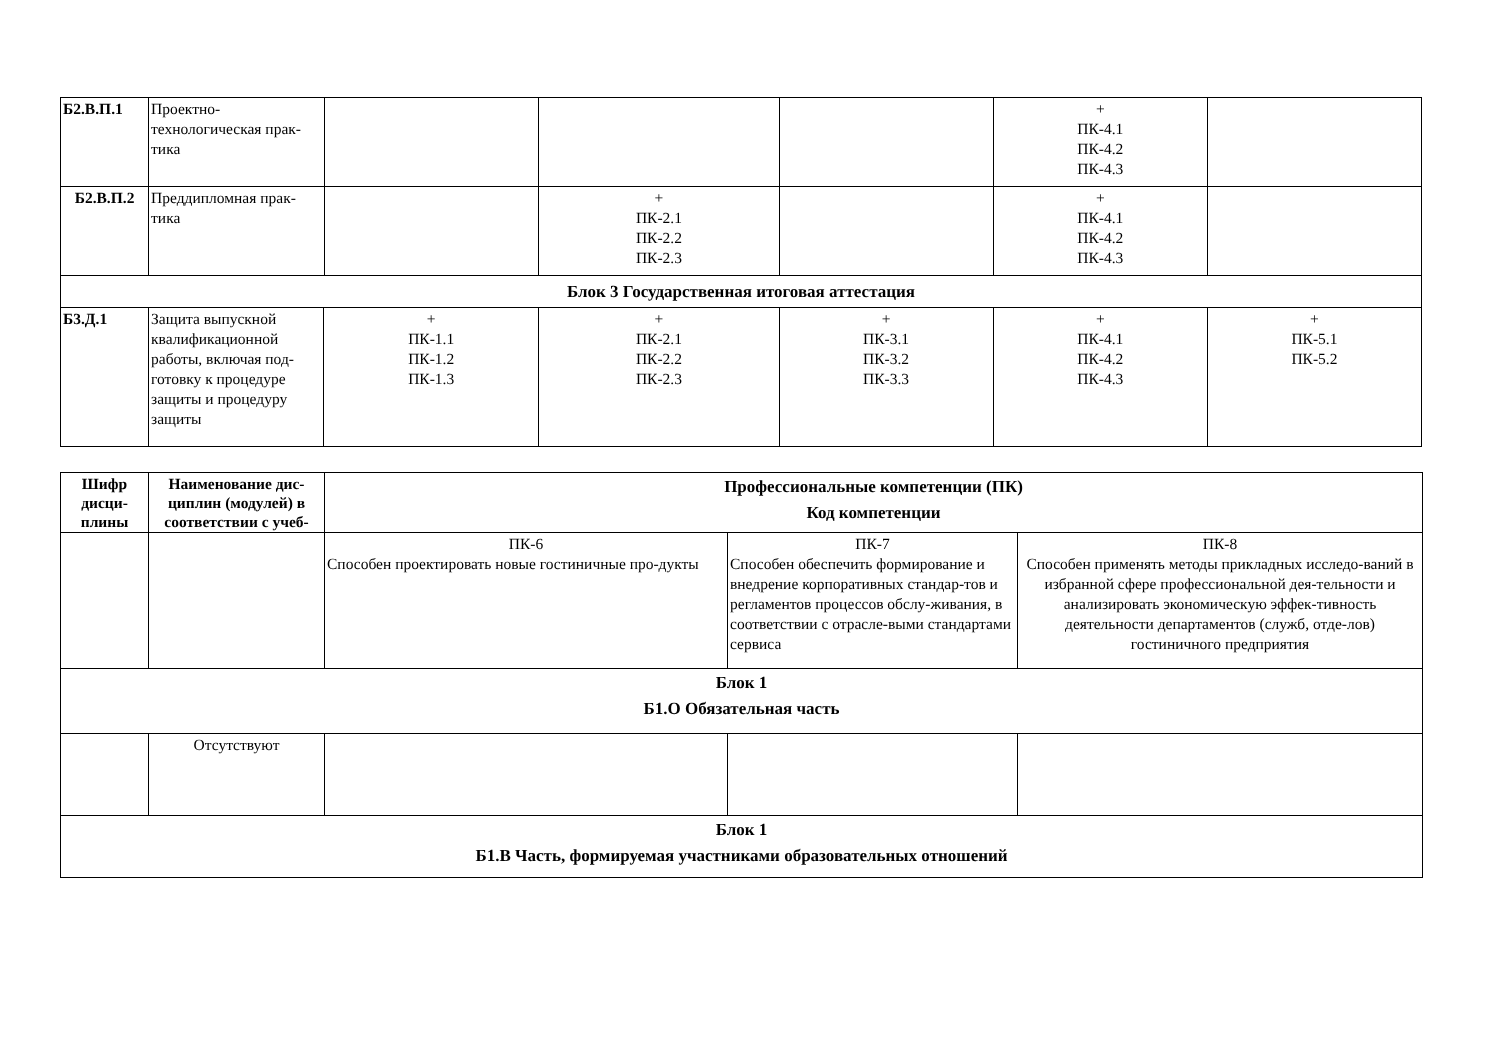| Б2.В.П.1 | Проектно-технологическая прак-тика | | | | + ПК-4.1 ПК-4.2 ПК-4.3 | |
| Б2.В.П.2 | Преддипломная прак-тика | | + ПК-2.1 ПК-2.2 ПК-2.3 | | + ПК-4.1 ПК-4.2 ПК-4.3 | |
| Блок 3 Государственная итоговая аттестация | | | | | | |
| Б3.Д.1 | / Защита выпускной квалификационной работы, включая под-готовку к процедуре защиты и процедуру защиты / + ПК-1.1 ПК-1.2 ПК-1.3 / | | + ПК-2.1 ПК-2.2 ПК-2.3 | + ПК-3.1 ПК-3.2 ПК-3.3 | + ПК-4.1 ПК-4.2 ПК-4.3 | + ПК-5.1 ПК-5.2 |
| Шифр дисци-плины | Наименование дис-циплин (модулей) в соответствии с учеб- | Профессиональные компетенции (ПК) Код компетенции | | |
| | | ПК-6 Способен проектировать новые гостиничные про-дукты | ПК-7 Способен обеспечить формирование и внедрение корпоративных стандар-тов и регламентов процессов обслу-живания, в соответствии с отрасле-выми стандартами сервиса | ПК-8 Способен применять методы прикладных исследо-ваний в избранной сфере профессиональной дея-тельности и анализировать экономическую эффек-тивность деятельности департаментов (служб, отде-лов) гостиничного предприятия |
| Блок 1 Б1.О Обязательная часть | | | | |
| | Отсутствуют | | | |
| Блок 1 Б1.В Часть, формируемая участниками образовательных отношений | | | | |